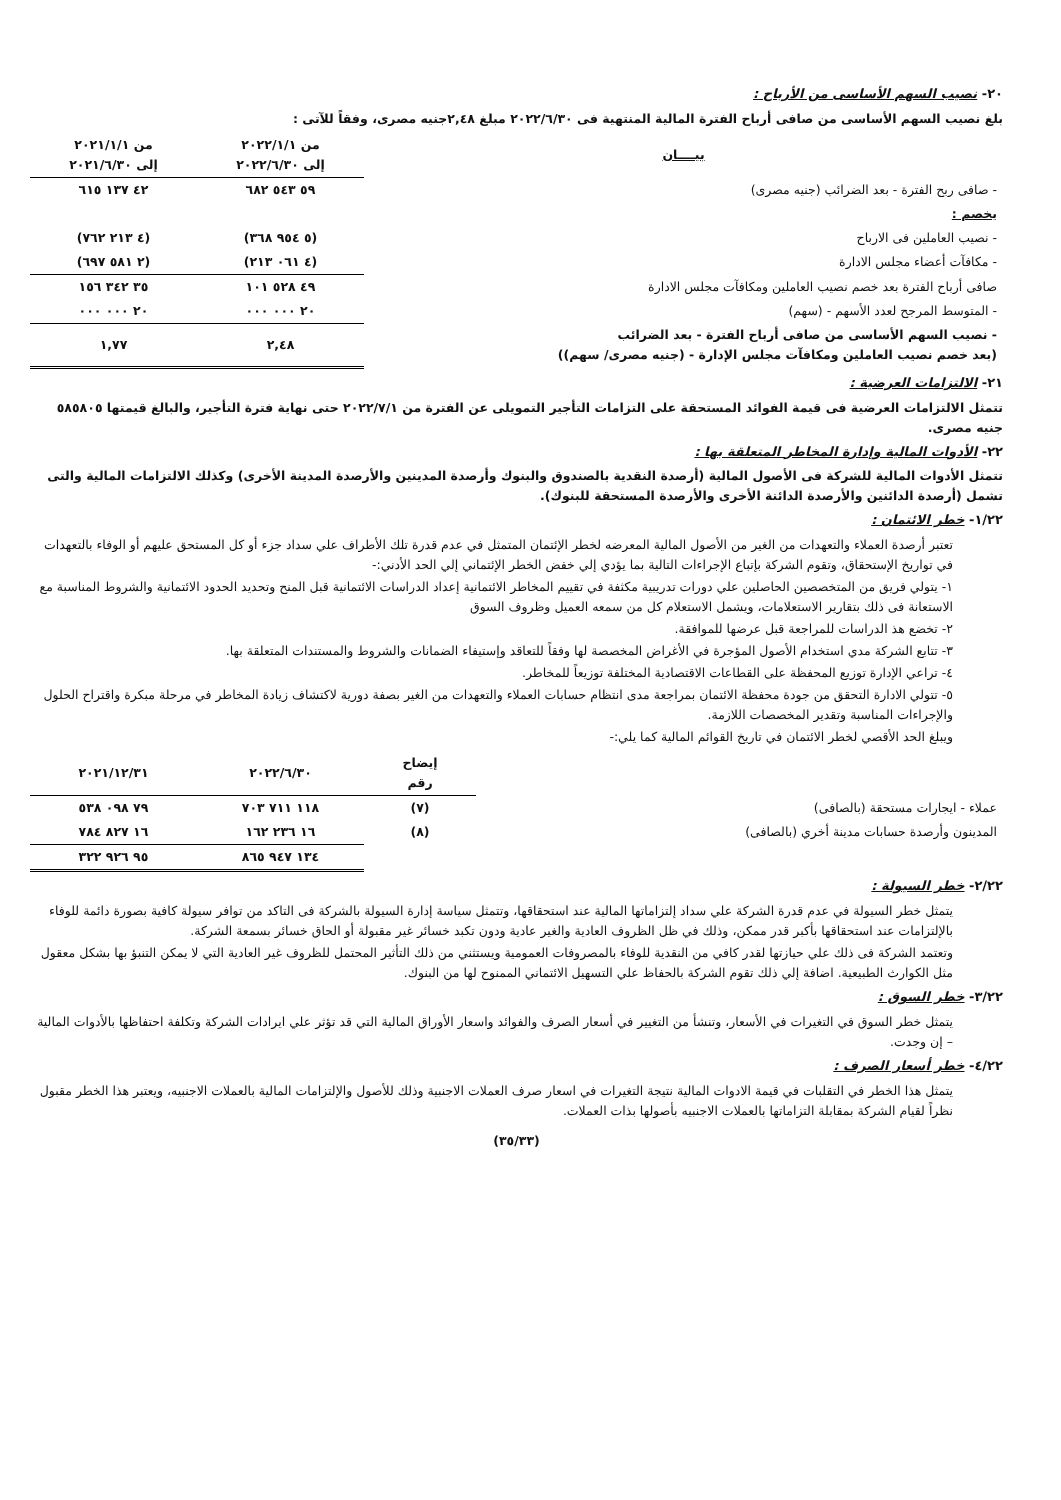٢٠- نصيب السهم الأساسى من الأرباح :
بلغ نصيب السهم الأساسى من صافى أرباح الفترة المالية المنتهية فى ٢٠٢٢/٦/٣٠ مبلغ ٢,٤٨جنيه مصرى، وفقاً للآتى :
| بيــــان | من ٢٠٢٢/١/١ إلى ٢٠٢٢/٦/٣٠ | من ٢٠٢١/١/١ إلى ٢٠٢١/٦/٣٠ |
| --- | --- | --- |
| - صافى ربح الفترة - بعد الضرائب (جنيه مصرى) | ٥٩ ٥٤٣ ٦٨٢ | ٤٢ ١٣٧ ٦١٥ |
| يخصم : | | |
| - نصيب العاملين فى الارباح | (٥ ٩٥٤ ٣٦٨) | (٤ ٢١٣ ٧٦٢) |
| - مكافآت أعضاء مجلس الادارة | (٤ ٠٦١ ٢١٣) | (٢ ٥٨١ ٦٩٧) |
| صافى أرباح الفترة بعد خصم نصيب العاملين ومكافآت مجلس الادارة | ٤٩ ٥٢٨ ١٠١ | ٣٥ ٣٤٢ ١٥٦ |
| - المتوسط المرجح لعدد الأسهم - (سهم) | ٢٠ ٠٠٠ ٠٠٠ | ٢٠ ٠٠٠ ٠٠٠ |
| - نصيب السهم الأساسى من صافى أرباح الفترة - بعد الضرائب (بعد خصم نصيب العاملين ومكافآت مجلس الإدارة - (جنيه مصرى/ سهم)) | ٢,٤٨ | ١,٧٧ |
٢١- الالتزامات العرضية :
تتمثل الالتزامات العرضية فى قيمة الفوائد المستحقة على التزامات التأجير التمويلى عن الفترة من ٢٠٢٢/٧/١ حتى نهاية فترة التأجير، والبالغ قيمتها ٥٨٥٨٠٥ جنيه مصرى.
٢٢- الأدوات المالية وإدارة المخاطر المتعلقة بها :
تتمثل الأدوات المالية للشركة فى الأصول المالية (أرصدة النقدية بالصندوق والبنوك وأرصدة المدينين والأرصدة المدينة الأخرى) وكذلك الالتزامات المالية والتى تشمل (أرصدة الدائنين والأرصدة الدائنة الأخرى والأرصدة المستحقة للبنوك).
١/٢٢- خطر الائتمان :
تعتبر أرصدة العملاء والتعهدات من الغير من الأصول المالية المعرضه لخطر الإئتمان المتمثل في عدم قدرة تلك الأطراف علي سداد جزء أو كل المستحق عليهم أو الوفاء بالتعهدات في تواريخ الإستحقاق، وتقوم الشركة بإتباع الإجراءات التالية بما يؤدي إلي خفض الخطر الإئتماني إلي الحد الأدني:-
١- يتولي فريق من المتخصصين الحاصلين علي دورات تدريبية مكثفة في تقييم المخاطر الائتمانية إعداد الدراسات الائتمانية قبل المنح وتحديد الحدود الائتمانية والشروط المناسبة مع الاستعانة فى ذلك بتقارير الاستعلامات، ويشمل الاستعلام كل من سمعه العميل وظروف السوق
٢- تخضع هذ الدراسات للمراجعة قبل عرضها للموافقة.
٣- تتابع الشركة مدي استخدام الأصول المؤجرة في الأغراض المخصصة لها وفقاً للتعاقد وإستيفاء الضمانات والشروط والمستندات المتعلقة بها.
٤- تراعي الإدارة توزيع المحفظة على القطاعات الاقتصادية المختلفة توزيعاً للمخاطر.
٥- تتولي الادارة التحقق من جودة محفظة الائتمان بمراجعة مدى انتظام حسابات العملاء والتعهدات من الغير بصفة دورية لاكتشاف زيادة المخاطر في مرحلة مبكرة واقتراح الحلول والإجراءات المناسبة وتقدير المخصصات اللازمة.
ويبلغ الحد الأقصي لخطر الائتمان في تاريخ القوائم المالية كما يلي:-
| | إيضاح رقم | ٢٠٢٢/٦/٣٠ | ٢٠٢١/١٢/٣١ |
| --- | --- | --- | --- |
| عملاء - ايجارات مستحقة (بالصافى) | (٧) | ١١٨ ٧١١ ٧٠٣ | ٧٩ ٠٩٨ ٥٣٨ |
| المدينون وأرصدة حسابات مدينة أخري (بالصافى) | (٨) | ١٦ ٢٣٦ ١٦٢ | ١٦ ٨٢٧ ٧٨٤ |
| | | ١٣٤ ٩٤٧ ٨٦٥ | ٩٥ ٩٢٦ ٣٢٢ |
٢/٢٢- خطر السيولة :
يتمثل خطر السيولة في عدم قدرة الشركة علي سداد إلتزاماتها المالية عند استحقاقها، وتتمثل سياسة إدارة السيولة بالشركة فى التاكد من توافر سيولة كافية بصورة دائمة للوفاء بالإلتزامات عند استحقاقها بأكبر قدر ممكن، وذلك في ظل الظروف العادية والغير عادية ودون تكبد خسائر غير مقبولة أو الحاق خسائر بسمعة الشركة.
وتعتمد الشركة فى ذلك علي حيازتها لقدر كافي من النقدية للوفاء بالمصروفات العمومية ويستثني من ذلك التأثير المحتمل للظروف غير العادية التي لا يمكن التنبؤ بها بشكل معقول مثل الكوارث الطبيعية. اضافة إلي ذلك تقوم الشركة بالحفاظ علي التسهيل الائتماني الممنوح لها من البنوك.
٣/٢٢- خطر السوق :
يتمثل خطر السوق في التغيرات في الأسعار، وتنشأ من التغيير في أسعار الصرف والفوائد واسعار الأوراق المالية التي قد تؤثر علي ايرادات الشركة وتكلفة احتفاظها بالأدوات المالية – إن وجدت.
٤/٢٢- خطر أسعار الصرف :
يتمثل هذا الخطر في التقلبات في قيمة الادوات المالية نتيجة التغيرات في اسعار صرف العملات الاجنبية وذلك للأصول والإلتزامات المالية بالعملات الاجنبيه، ويعتبر هذا الخطر مقبول نظراً لقيام الشركة بمقابلة التزاماتها بالعملات الاجنبيه بأصولها بذات العملات.
(٣٥/٣٣)